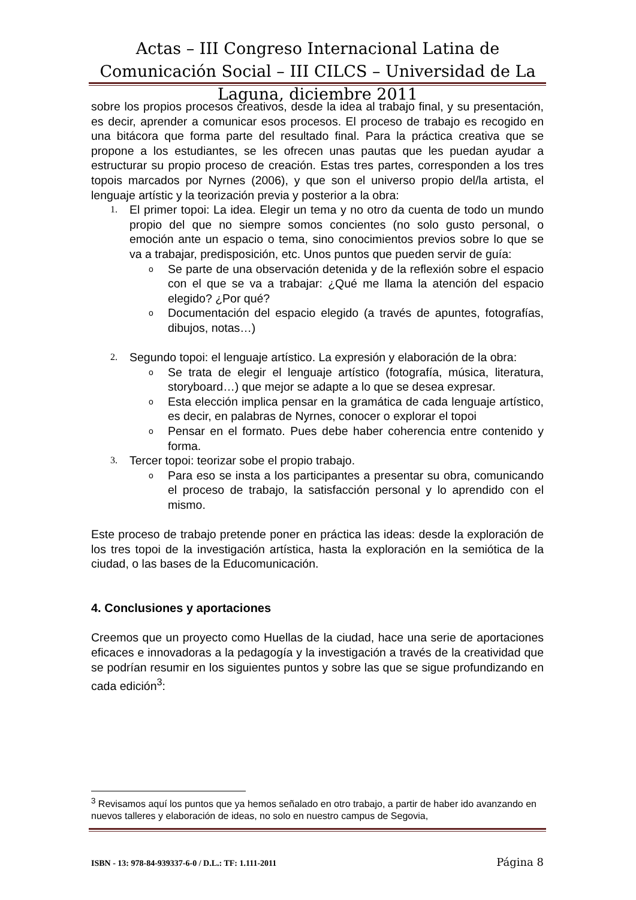Actas – III Congreso Internacional Latina de Comunicación Social – III CILCS – Universidad de La Laguna, diciembre 2011
sobre los propios procesos creativos, desde la idea al trabajo final, y su presentación, es decir, aprender a comunicar esos procesos. El proceso de trabajo es recogido en una bitácora que forma parte del resultado final. Para la práctica creativa que se propone a los estudiantes, se les ofrecen unas pautas que les puedan ayudar a estructurar su propio proceso de creación. Estas tres partes, corresponden a los tres topois marcados por Nyrnes (2006), y que son el universo propio del/la artista, el lenguaje artístic y la teorización previa y posterior a la obra:
1. El primer topoi: La idea. Elegir un tema y no otro da cuenta de todo un mundo propio del que no siempre somos concientes (no solo gusto personal, o emoción ante un espacio o tema, sino conocimientos previos sobre lo que se va a trabajar, predisposición, etc. Unos puntos que pueden servir de guía:
o Se parte de una observación detenida y de la reflexión sobre el espacio con el que se va a trabajar: ¿Qué me llama la atención del espacio elegido? ¿Por qué?
o Documentación del espacio elegido (a través de apuntes, fotografías, dibujos, notas…)
2. Segundo topoi: el lenguaje artístico. La expresión y elaboración de la obra:
o Se trata de elegir el lenguaje artístico (fotografía, música, literatura, storyboard…) que mejor se adapte a lo que se desea expresar.
o Esta elección implica pensar en la gramática de cada lenguaje artístico, es decir, en palabras de Nyrnes, conocer o explorar el topoi
o Pensar en el formato. Pues debe haber coherencia entre contenido y forma.
3. Tercer topoi: teorizar sobe el propio trabajo.
o Para eso se insta a los participantes a presentar su obra, comunicando el proceso de trabajo, la satisfacción personal y lo aprendido con el mismo.
Este proceso de trabajo pretende poner en práctica las ideas: desde la exploración de los tres topoi de la investigación artística, hasta la exploración en la semiótica de la ciudad, o las bases de la Educomunicación.
4. Conclusiones y aportaciones
Creemos que un proyecto como Huellas de la ciudad, hace una serie de aportaciones eficaces e innovadoras a la pedagogía y la investigación a través de la creatividad que se podrían resumir en los siguientes puntos y sobre las que se sigue profundizando en cada edición<sup>3</sup>:
<sup>3</sup> Revisamos aquí los puntos que ya hemos señalado en otro trabajo, a partir de haber ido avanzando en nuevos talleres y elaboración de ideas, no solo en nuestro campus de Segovia,
ISBN - 13: 978-84-939337-6-0 / D.L.: TF: 1.111-2011 Página 8